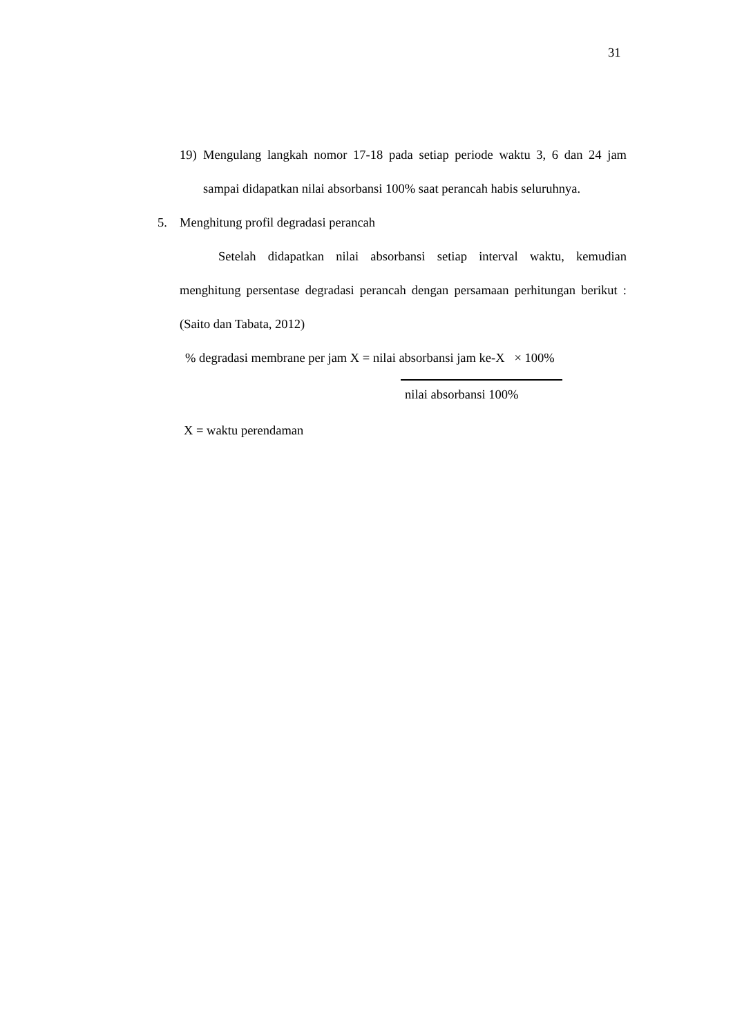31
19) Mengulang langkah nomor 17-18 pada setiap periode waktu 3, 6 dan 24 jam sampai didapatkan nilai absorbansi 100% saat perancah habis seluruhnya.
5. Menghitung profil degradasi perancah
Setelah didapatkan nilai absorbansi setiap interval waktu, kemudian menghitung persentase degradasi perancah dengan persamaan perhitungan berikut : (Saito dan Tabata, 2012)
% degradasi membrane per jam X = nilai absorbansi jam ke-X × 100%
nilai absorbansi 100%
X = waktu perendaman